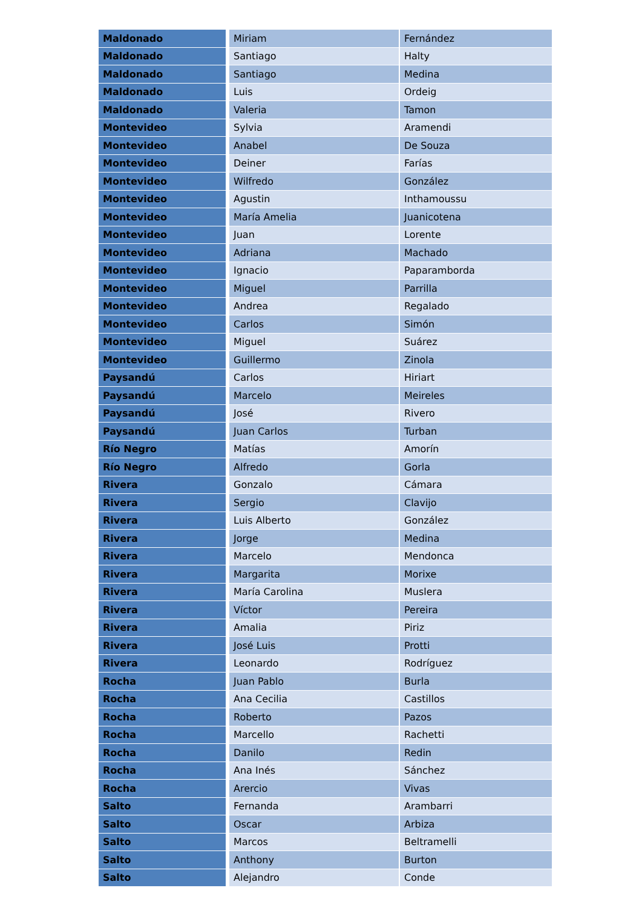| Maldonado | Miriam | Fernández |
| Maldonado | Santiago | Halty |
| Maldonado | Santiago | Medina |
| Maldonado | Luis | Ordeig |
| Maldonado | Valeria | Tamon |
| Montevideo | Sylvia | Aramendi |
| Montevideo | Anabel | De Souza |
| Montevideo | Deiner | Farías |
| Montevideo | Wilfredo | González |
| Montevideo | Agustin | Inthamoussu |
| Montevideo | María Amelia | Juanicotena |
| Montevideo | Juan | Lorente |
| Montevideo | Adriana | Machado |
| Montevideo | Ignacio | Paparamborda |
| Montevideo | Miguel | Parrilla |
| Montevideo | Andrea | Regalado |
| Montevideo | Carlos | Simón |
| Montevideo | Miguel | Suárez |
| Montevideo | Guillermo | Zinola |
| Paysandú | Carlos | Hiriart |
| Paysandú | Marcelo | Meireles |
| Paysandú | José | Rivero |
| Paysandú | Juan Carlos | Turban |
| Río Negro | Matías | Amorín |
| Río Negro | Alfredo | Gorla |
| Rivera | Gonzalo | Cámara |
| Rivera | Sergio | Clavijo |
| Rivera | Luis Alberto | González |
| Rivera | Jorge | Medina |
| Rivera | Marcelo | Mendonca |
| Rivera | Margarita | Morixe |
| Rivera | María Carolina | Muslera |
| Rivera | Víctor | Pereira |
| Rivera | Amalia | Piriz |
| Rivera | José Luis | Protti |
| Rivera | Leonardo | Rodríguez |
| Rocha | Juan Pablo | Burla |
| Rocha | Ana Cecilia | Castillos |
| Rocha | Roberto | Pazos |
| Rocha | Marcello | Rachetti |
| Rocha | Danilo | Redin |
| Rocha | Ana Inés | Sánchez |
| Rocha | Arercio | Vivas |
| Salto | Fernanda | Arambarri |
| Salto | Oscar | Arbiza |
| Salto | Marcos | Beltramelli |
| Salto | Anthony | Burton |
| Salto | Alejandro | Conde |